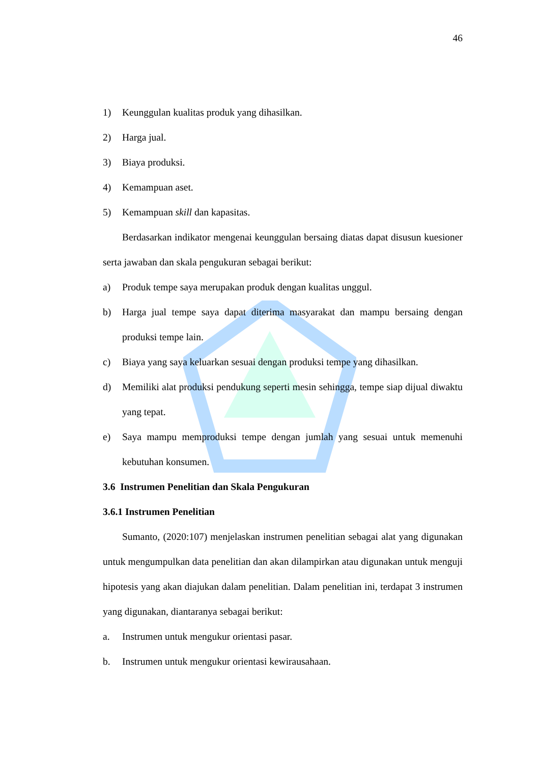46
1) Keunggulan kualitas produk yang dihasilkan.
2) Harga jual.
3) Biaya produksi.
4) Kemampuan aset.
5) Kemampuan skill dan kapasitas.
Berdasarkan indikator mengenai keunggulan bersaing diatas dapat disusun kuesioner serta jawaban dan skala pengukuran sebagai berikut:
a) Produk tempe saya merupakan produk dengan kualitas unggul.
b) Harga jual tempe saya dapat diterima masyarakat dan mampu bersaing dengan produksi tempe lain.
c) Biaya yang saya keluarkan sesuai dengan produksi tempe yang dihasilkan.
d) Memiliki alat produksi pendukung seperti mesin sehingga, tempe siap dijual diwaktu yang tepat.
e) Saya mampu memproduksi tempe dengan jumlah yang sesuai untuk memenuhi kebutuhan konsumen.
3.6 Instrumen Penelitian dan Skala Pengukuran
3.6.1 Instrumen Penelitian
Sumanto, (2020:107) menjelaskan instrumen penelitian sebagai alat yang digunakan untuk mengumpulkan data penelitian dan akan dilampirkan atau digunakan untuk menguji hipotesis yang akan diajukan dalam penelitian. Dalam penelitian ini, terdapat 3 instrumen yang digunakan, diantaranya sebagai berikut:
a. Instrumen untuk mengukur orientasi pasar.
b. Instrumen untuk mengukur orientasi kewirausahaan.